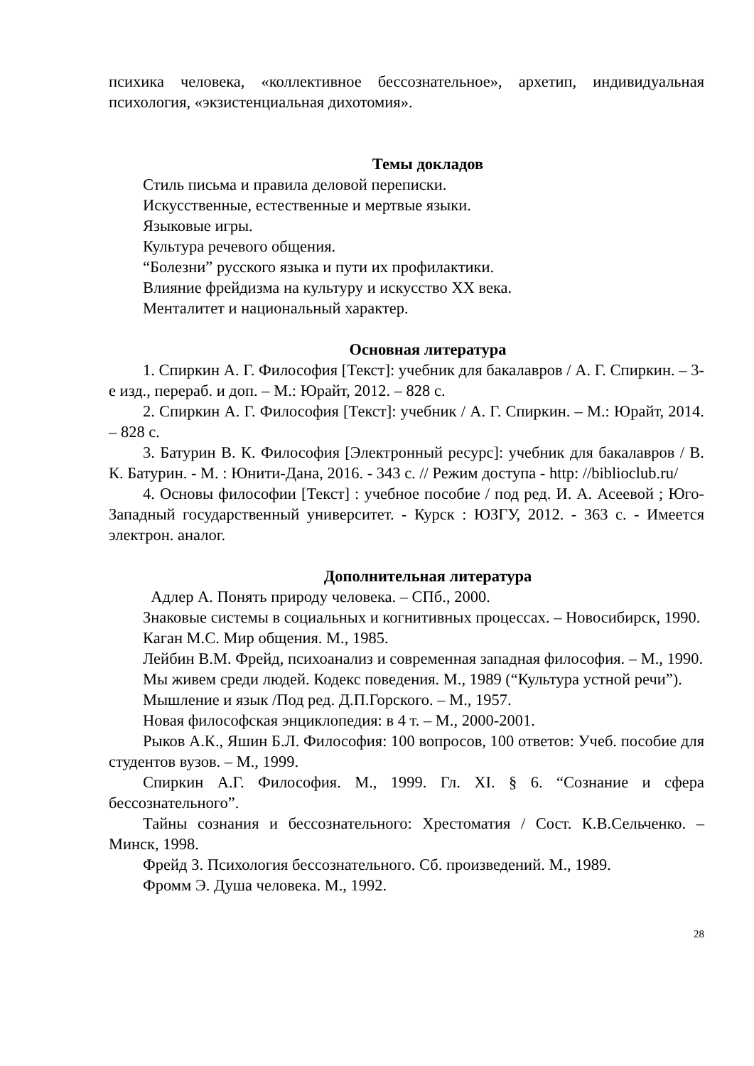психика человека, «коллективное бессознательное», архетип, индивидуальная психология, «экзистенциальная дихотомия».
Темы докладов
Стиль письма и правила деловой переписки.
Искусственные, естественные и мертвые языки.
Языковые игры.
Культура речевого общения.
“Болезни” русского языка и пути их профилактики.
Влияние фрейдизма на культуру и искусство XX века.
Менталитет и национальный характер.
Основная литература
1. Спиркин А. Г. Философия [Текст]: учебник для бакалавров / А. Г. Спиркин. – 3-е изд., перераб. и доп. – М.: Юрайт, 2012. – 828 с.
2. Спиркин А. Г. Философия [Текст]: учебник / А. Г. Спиркин. – М.: Юрайт, 2014. – 828 с.
3. Батурин В. К. Философия [Электронный ресурс]: учебник для бакалавров / В. К. Батурин. - М. : Юнити-Дана, 2016. - 343 с. // Режим доступа - http: //biblioclub.ru/
4. Основы философии [Текст] : учебное пособие / под ред. И. А. Асеевой ; Юго-Западный государственный университет. - Курск : ЮЗГУ, 2012. - 363 с. - Имеется электрон. аналог.
Дополнительная литература
Адлер А. Понять природу человека. – СПб., 2000.
Знаковые системы в социальных и когнитивных процессах. – Новосибирск, 1990.
Каган М.С. Мир общения. М., 1985.
Лейбин В.М. Фрейд, психоанализ и современная западная философия. – М., 1990.
Мы живем среди людей. Кодекс поведения. М., 1989 (“Культура устной речи”).
Мышление и язык /Под ред. Д.П.Горского. – М., 1957.
Новая философская энциклопедия: в 4 т. – М., 2000-2001.
Рыков А.К., Яшин Б.Л. Философия: 100 вопросов, 100 ответов: Учеб. пособие для студентов вузов. – М., 1999.
Спиркин А.Г. Философия. М., 1999. Гл. XI. § 6. “Сознание и сфера бессознательного”.
Тайны сознания и бессознательного: Хрестоматия / Сост. К.В.Сельченко. – Минск, 1998.
Фрейд З. Психология бессознательного. Сб. произведений. М., 1989.
Фромм Э. Душа человека. М., 1992.
28